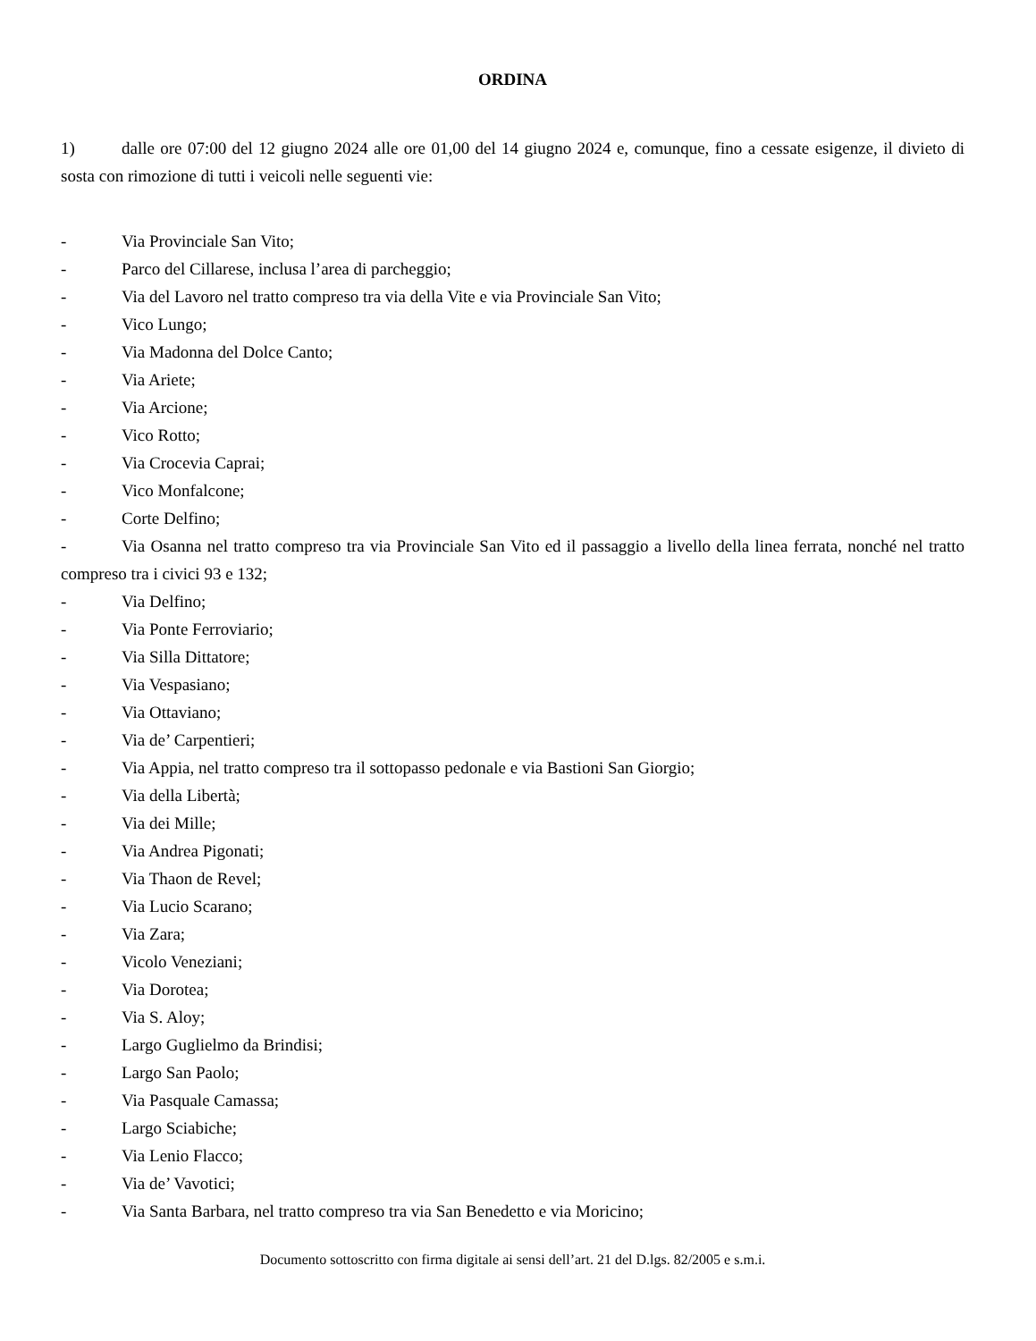ORDINA
1) dalle ore 07:00 del 12 giugno 2024 alle ore 01,00 del 14 giugno 2024 e, comunque, fino a cessate esigenze, il divieto di sosta con rimozione di tutti i veicoli nelle seguenti vie:
- Via Provinciale San Vito;
- Parco del Cillarese, inclusa l’area di parcheggio;
- Via del Lavoro nel tratto compreso tra via della Vite e via Provinciale San Vito;
- Vico Lungo;
- Via Madonna del Dolce Canto;
- Via Ariete;
- Via Arcione;
- Vico Rotto;
- Via Crocevia Caprai;
- Vico Monfalcone;
- Corte Delfino;
- Via Osanna nel tratto compreso tra via Provinciale San Vito ed il passaggio a livello della linea ferrata, nonché nel tratto compreso tra i civici 93 e 132;
- Via Delfino;
- Via Ponte Ferroviario;
- Via Silla Dittatore;
- Via Vespasiano;
- Via Ottaviano;
- Via de’ Carpentieri;
- Via Appia, nel tratto compreso tra il sottopasso pedonale e via Bastioni San Giorgio;
- Via della Libertà;
- Via dei Mille;
- Via Andrea Pigonati;
- Via Thaon de Revel;
- Via Lucio Scarano;
- Via Zara;
- Vicolo Veneziani;
- Via Dorotea;
- Via S. Aloy;
- Largo Guglielmo da Brindisi;
- Largo San Paolo;
- Via Pasquale Camassa;
- Largo Sciabiche;
- Via Lenio Flacco;
- Via de’ Vavotici;
- Via Santa Barbara, nel tratto compreso tra via San Benedetto e via Moricino;
Documento sottoscritto con firma digitale ai sensi dell’art. 21 del D.lgs. 82/2005 e s.m.i.